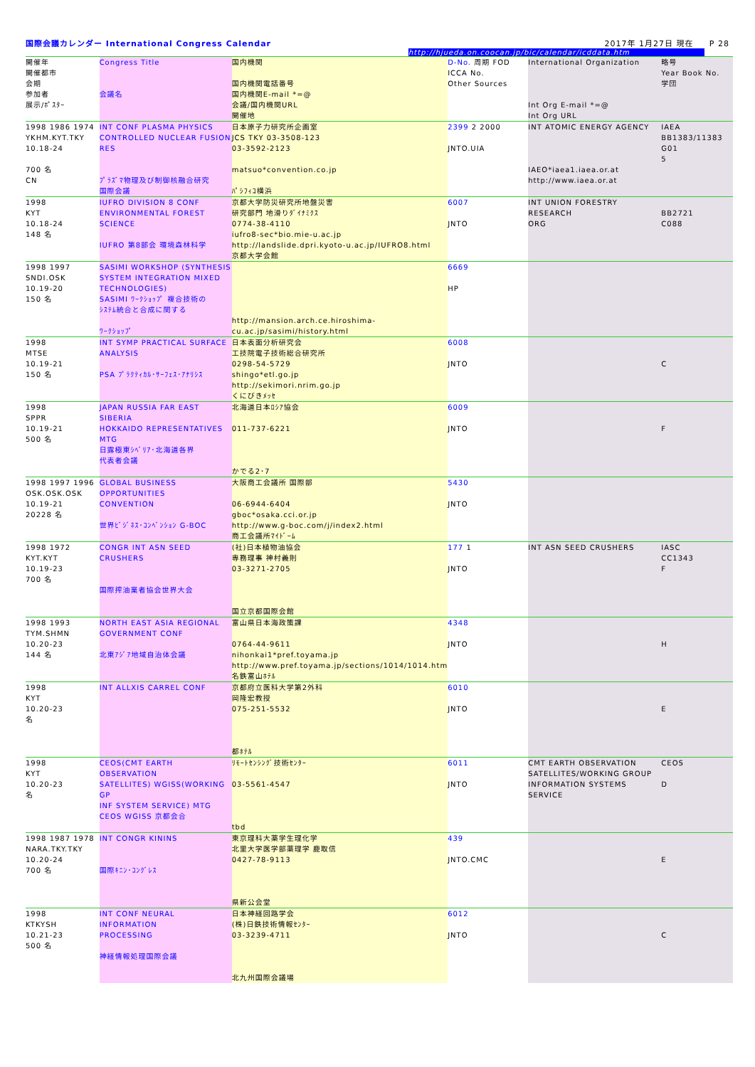国際会議カレンダー International Congress Calendar 2017年 1月27日 現在 P 28
http://hjueda.on.coocan.jp/bic/calendar/icddata.htm
| 開催年 開催都市 会期 参加者 展示/ﾎﾟｽﾀｰ | Congress Title 会議名 | 国内機関 国内機関電話番号 国内機関E-mail *=@ 会議/国内機関URL 開催地 | D-No. 周期 FOD ICCA No. Other Sources | International Organization Int Org E-mail *=@ Int Org URL | 略号 Year Book No. 学団 |
| 1998 1986 1974 YKHM.KYT.TKY 10.18-24 700 名 CN | INT CONF PLASMA PHYSICS CONTROLLED NUCLEAR FUSION RES ﾌﾟﾗｽﾞﾏ物理及び制御核融合研究 国際会議 | 日本原子力研究所企画室 JCS TKY 03-3508-123 03-3592-2123 matsuo*convention.co.jp ﾊﾟｼﾌｨｺ横浜 | 2399 2 2000 JNTO.UIA | INT ATOMIC ENERGY AGENCY IAEO*iaea1.iaea.or.at http://www.iaea.or.at | IAEA BB1383/11383 G01 5 |
| 1998 KYT 10.18-24 148 名 | IUFRO DIVISION 8 CONF ENVIRONMENTAL FOREST SCIENCE IUFRO 第8部会 環境森林科学 | 京都大学防災研究所地盤災害 研究部門 地滑りﾀﾞｲﾅﾐｸｽ 0774-38-4110 iufro8-sec*bio.mie-u.ac.jp http://landslide.dpri.kyoto-u.ac.jp/IUFRO8.html 京都大学会館 | 6007 JNTO | INT UNION FORESTRY RESEARCH ORG | BB2721 C088 |
| 1998 1997 SNDI.OSK 10.19-20 150 名 | SASIMI WORKSHOP (SYNTHESIS SYSTEM INTEGRATION MIXED TECHNOLOGIES) SASIMI ﾜｰｸｼｮｯﾌﾟ 複合技術の ｼｽﾃﾑ統合と合成に関する ﾜｰｸｼｮｯﾌﾟ | http://mansion.arch.ce.hiroshima-cu.ac.jp/sasimi/history.html | 6669 HP | | |
| 1998 MTSE 10.19-21 150 名 | INT SYMP PRACTICAL SURFACE ANALYSIS PSA ﾌﾟﾗｸﾃｨｶﾙ･ｻｰﾌｪｽ･ｱﾅﾘｼｽ | 日本表面分析研究会 工技院電子技術総合研究所 0298-54-5729 shingo*etl.go.jp http://sekimori.nrim.go.jp くにびきﾒｯｾ | 6008 JNTO | | C |
| 1998 SPPR 10.19-21 500 名 | JAPAN RUSSIA FAR EAST SIBERIA HOKKAIDO REPRESENTATIVES MTG 日露極東ｼﾍﾞﾘｱ･北海道各界 代表者会議 | 北海道日本ﾛｼｱ協会 011-737-6221 かでる2･7 | 6009 JNTO | | F |
| 1998 1997 1996 OSK.OSK.OSK 10.19-21 20228 名 | GLOBAL BUSINESS OPPORTUNITIES CONVENTION 世界ﾋﾞｼﾞﾈｽ･ｺﾝﾍﾞﾝｼｮﾝ G-BOC | 大阪商工会議所 国際部 06-6944-6404 gboc*osaka.cci.or.jp http://www.g-boc.com/j/index2.html 商工会議所ﾏｲﾄﾞｰﾑ | 5430 JNTO | | |
| 1998 1972 KYT.KYT 10.19-23 700 名 | CONGR INT ASN SEED CRUSHERS 国際搾油業者協会世界大会 | (社)日本植物油協会 専務理事 神村義則 03-3271-2705 国立京都国際会館 | 177 1 JNTO | INT ASN SEED CRUSHERS | IASC CC1343 F |
| 1998 1993 TYM.SHMN 10.20-23 144 名 | NORTH EAST ASIA REGIONAL GOVERNMENT CONF 北東ｱｼﾞｱ地域自治体会議 | 富山県日本海政策課 0764-44-9611 nihonkai1*pref.toyama.jp http://www.pref.toyama.jp/sections/1014/1014.htm 名鉄富山ﾎﾃﾙ | 4348 JNTO | | H |
| 1998 KYT 10.20-23 名 | INT ALLXIS CARREL CONF | 京都府立医科大学第2外科 岡隆宏教授 075-251-5532 都ﾎﾃﾙ | 6010 JNTO | | E |
| 1998 KYT 10.20-23 名 | CEOS(CMT EARTH OBSERVATION SATELLITES) WGISS(WORKING GP INF SYSTEM SERVICE) MTG CEOS WGISS 京都会合 | ﾘﾓｰﾄｾﾝｼﾝｸﾞ技術ｾﾝﾀｰ 03-5561-4547 tbd | 6011 JNTO | CMT EARTH OBSERVATION SATELLITES/WORKING GROUP INFORMATION SYSTEMS SERVICE | CEOS D |
| 1998 1987 1978 NARA.TKY.TKY 10.20-24 700 名 | INT CONGR KININS 国際ｷﾆﾝ･ｺﾝｸﾞﾚｽ | 東京理科大薬学生理化学 北里大学医学部薬理学 鹿取信 0427-78-9113 県新公会堂 | 439 JNTO.CMC | | E |
| 1998 KTKYSH 10.21-23 500 名 | INT CONF NEURAL INFORMATION PROCESSING 神経情報処理国際会議 | 日本神経回路学会 (株)日鉄技術情報ｾﾝﾀｰ 03-3239-4711 北九州国際会議場 | 6012 JNTO | | C |